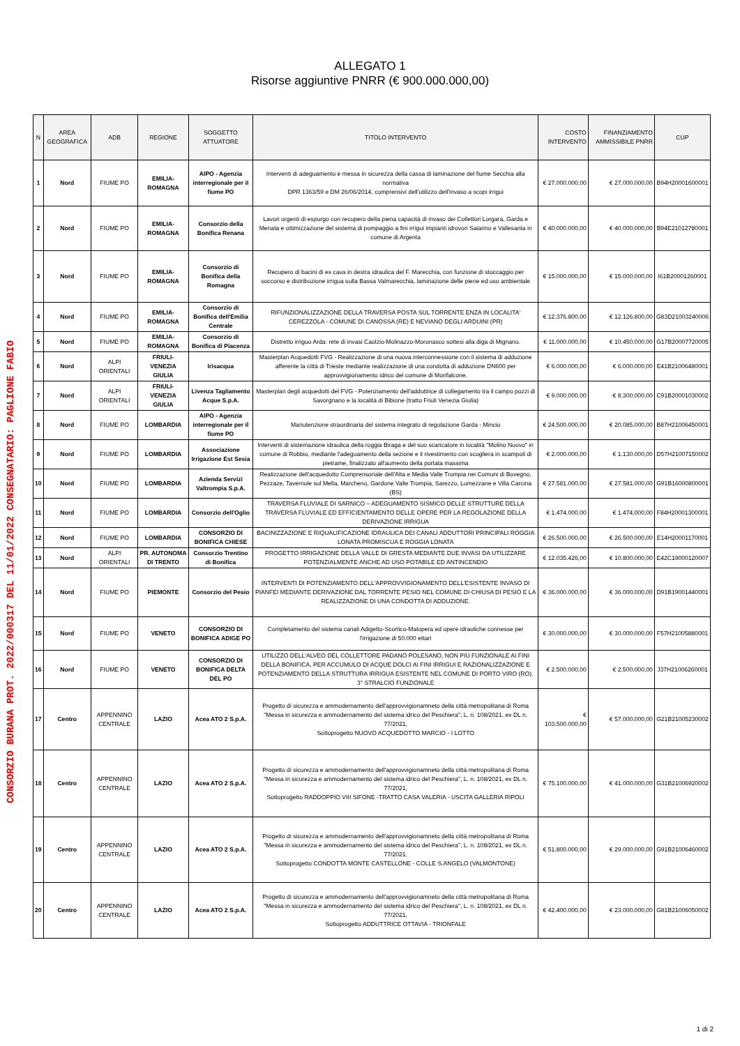CONSORZIO BURANA PROT. 2022/000317 DEL 11/01/2022 CONSEGNATARIO: PAGLIONE FABIO
ALLEGATO 1
Risorse aggiuntive PNRR (€ 900.000.000,00)
| N | AREA GEOGRAFICA | ADB | REGIONE | SOGGETTO ATTUATORE | TITOLO INTERVENTO | COSTO INTERVENTO | FINANZIAMENTO AMMISSIBILE PNRR | CUP |
| --- | --- | --- | --- | --- | --- | --- | --- | --- |
| 1 | Nord | FIUME PO | EMILIA-ROMAGNA | AIPO - Agenzia interregionale per il fiume PO | Interventi di adeguamento e messa in sicurezza della cassa di laminazione del fiume Secchia alla normativa DPR 1363/59 e DM 26/06/2014, comprensivi dell'utilizzo dell'invaso a scopi irrigui | € 27.000.000,00 | € 27.000.000,00 | B94H20001600001 |
| 2 | Nord | FIUME PO | EMILIA-ROMAGNA | Consorzio della Bonifica Renana | Lavori urgenti di espurgo con recupero della piena capacità di invaso dei Collettori Lorgara, Garda e Menata e ottimizzazione del sistema di pompaggio a fini irrigui impianti idrovori Saiarino e Vallesanta in comune di Argenta | € 40.000.000,00 | € 40.000.000,00 | B94E21012780001 |
| 3 | Nord | FIUME PO | EMILIA-ROMAGNA | Consorzio di Bonifica della Romagna | Recupero di bacini di ex cava in destra idraulica del F. Marecchia, con funzione di stoccaggio per soccorso e distribuzione irrigua sulla Bassa Valmarecchia, laminazione delle piene ed uso ambientale | € 15.000.000,00 | € 15.000.000,00 | I61B20001260001 |
| 4 | Nord | FIUME PO | EMILIA-ROMAGNA | Consorzio di Bonifica dell'Emilia Centrale | RIFUNZIONALIZZAZIONE DELLA TRAVERSA POSTA SUL TORRENTE ENZA IN LOCALITA' CEREZZOLA - COMUNE DI CANOSSA (RE) E NEVIANO DEGLI ARDUINI (PR) | € 12.376.800,00 | € 12.126.800,00 | G83D21003240006 |
| 5 | Nord | FIUME PO | EMILIA-ROMAGNA | Consorzio di Bonifica di Piacenza | Distretto irriguo Arda: rete di invasi Caolzio-Molinazzo-Moronasco sottesi alla diga di Mignano. | € 11.000.000,00 | € 10.450.000,00 | G17B20007720005 |
| 6 | Nord | ALPI ORIENTALI | FRIULI-VENEZIA GIULIA | Irisacqua | Masterplan Acquedotti FVG - Realizzazione di una nuova interconnessione con il sistema di adduzione afferente la città di Trieste mediante realizzazione di una condotta di adduzione DN600 per approvvigionamento idrico del comune di Monfalcone. | € 6.000.000,00 | € 6.000.000,00 | E41B21006480001 |
| 7 | Nord | ALPI ORIENTALI | FRIULI-VENEZIA GIULIA | Livenza Tagliamento Acque S.p.A. | Masterplan degli acquedotti del FVG - Potenziamento dell'adduttrice di collegamento tra il campo pozzi di Savorgnano e la località di Bibione (tratto Friuli Venezia Giulia) | € 9.000.000,00 | € 8.300.000,00 | C91B20001030002 |
| 8 | Nord | FIUME PO | LOMBARDIA | AIPO - Agenzia interregionale per il fiume PO | Manutenzione straordinaria del sistema integrato di regolazione Garda - Mincio | € 24.500.000,00 | € 20.085.000,00 | B87H21006450001 |
| 9 | Nord | FIUME PO | LOMBARDIA | Associazione Irrigazione Est Sesia | Interventi di sistemazione idraulica della roggia Biraga e del suo scaricatore in località "Molino Nuovo" in comune di Robbio, mediante l'adeguamento della sezione e il rivestimento con scogliera in scampoli di pietrame, finalizzato all'aumento della portata massima | € 2.000.000,00 | € 1.130.000,00 | D57H21007150002 |
| 10 | Nord | FIUME PO | LOMBARDIA | Azienda Servizi Valtrompia S.p.A. | Realizzazione dell'acquedotto Comprensoriale dell'Alta e Media Valle Trompia nei Comuni di Bovegno, Pezzaze, Tavernole sul Mella, Marcheno, Gardone Valle Trompia, Sarezzo, Lumezzane e Villa Carcina (BS) | € 27.581.000,00 | € 27.581.000,00 | G91B16000800001 |
| 11 | Nord | FIUME PO | LOMBARDIA | Consorzio dell'Oglio | TRAVERSA FLUVIALE DI SARNICO – ADEGUAMENTO SISMICO DELLE STRUTTURE DELLA TRAVERSA FLUVIALE ED EFFICIENTAMENTO DELLE OPERE PER LA REGOLAZIONE DELLA DERIVAZIONE IRRIGUA | € 1.474.000,00 | € 1.474.000,00 | F84H20001300001 |
| 12 | Nord | FIUME PO | LOMBARDIA | CONSORZIO DI BONIFICA CHIESE | BACINIZZAZIONE E RIQUALIFICAZIONE IDRAULICA DEI CANALI ADDUTTORI PRINCIPALI ROGGIA LONATA PROMISCUA E ROGGIA LONATA | € 26.500.000,00 | € 26.500.000,00 | E14H20001170001 |
| 13 | Nord | ALPI ORIENTALI | PR. AUTONOMA DI TRENTO | Consorzio Trentino di Bonifica | PROGETTO IRRIGAZIONE DELLA VALLE DI GRESTA MEDIANTE DUE INVASI DA UTILIZZARE POTENZIALMENTE ANCHE AD USO POTABILE ED ANTINCENDIO | € 12.035.426,00 | € 10.800.000,00 | E42C19000120007 |
| 14 | Nord | FIUME PO | PIEMONTE | Consorzio del Pesio | INTERVENTI DI POTENZIAMENTO DELL'APPROVVIGIONAMENTO DELL'ESISTENTE INVASO DI PIANFEI MEDIANTE DERIVAZIONE DAL TORRENTE PESIO NEL COMUNE DI CHIUSA DI PESIO E LA REALIZZAZIONE DI UNA CONDOTTA DI ADDUZIONE. | € 36.000.000,00 | € 36.000.000,00 | D91B19001440001 |
| 15 | Nord | FIUME PO | VENETO | CONSORZIO DI BONIFICA ADIGE PO | Completamento del sistema canali Adigetto-Scortico-Malopera ed opere idrauliche connesse per l'irrigazione di 50.000 ettari | € 30.000.000,00 | € 30.000.000,00 | F57H21005880001 |
| 16 | Nord | FIUME PO | VENETO | CONSORZIO DI BONIFICA DELTA DEL PO | UTILIZZO DELL'ALVEO DEL COLLETTORE PADANO POLESANO, NON PIÙ FUNZIONALE AI FINI DELLA BONIFICA, PER ACCUMULO DI ACQUE DOLCI AI FINI IRRIGUI E RAZIONALIZZAZIONE E POTENZIAMENTO DELLA STRUTTURA IRRIGUA ESISTENTE NEL COMUNE DI PORTO VIRO (RO). 3° STRALCIO FUNZIONALE | € 2.500.000,00 | € 2.500.000,00 | J37H21006260001 |
| 17 | Centro | APPENNINO CENTRALE | LAZIO | Acea ATO 2 S.p.A. | Progetto di sicurezza e ammodernamento dell'approvvigionamneto della città metropolitana di Roma "Messa in sicurezza e ammodernamento del sistema idrico del Peschiera", L. n. 108/2021, ex DL n. 77/2021, Sottoprogetto NUOVO ACQUEDOTTO MARCIO - I LOTTO | € 103.500.000,00 | € 57.000.000,00 | G21B21005230002 |
| 18 | Centro | APPENNINO CENTRALE | LAZIO | Acea ATO 2 S.p.A. | Progetto di sicurezza e ammodernamento dell'approvvigionamneto della città metropolitana di Roma "Messa in sicurezza e ammodernamento del sistema idrico del Peschiera", L. n. 108/2021, ex DL n. 77/2021, Sottoprogetto RADDOPPIO VIII SIFONE -TRATTO CASA VALERIA - USCITA GALLERIA RIPOLI | € 75.100.000,00 | € 41.000.000,00 | G31B21006920002 |
| 19 | Centro | APPENNINO CENTRALE | LAZIO | Acea ATO 2 S.p.A. | Progetto di sicurezza e ammodernamento dell'approvvigionamneto della città metropolitana di Roma "Messa in sicurezza e ammodernamento del sistema idrico del Peschiera", L. n. 108/2021, ex DL n. 77/2021, Sottoprogetto CONDOTTA MONTE CASTELLONE - COLLE S.ANGELO (VALMONTONE) | € 51.800.000,00 | € 29.000.000,00 | G91B21006460002 |
| 20 | Centro | APPENNINO CENTRALE | LAZIO | Acea ATO 2 S.p.A. | Progetto di sicurezza e ammodernamento dell'approvvigionamneto della città metropolitana di Roma "Messa in sicurezza e ammodernamento del sistema idrico del Peschiera", L. n. 108/2021, ex DL n. 77/2021, Sottoprogetto ADDUTTRICE OTTAVIA - TRIONFALE | € 42.400.000,00 | € 23.000.000,00 | G81B21006050002 |
1 di 2